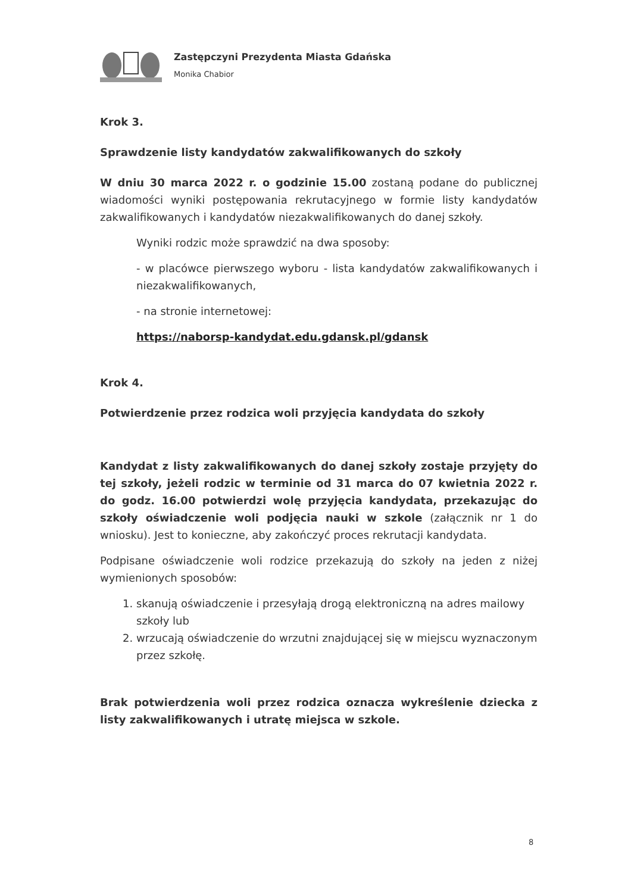Zastępczyni Prezydenta Miasta Gdańska
Monika Chabior
Krok 3.
Sprawdzenie listy kandydatów zakwalifikowanych do szkoły
W dniu 30 marca 2022 r. o godzinie 15.00 zostaną podane do publicznej wiadomości wyniki postępowania rekrutacyjnego w formie listy kandydatów zakwalifikowanych i kandydatów niezakwalifikowanych do danej szkoły.
Wyniki rodzic może sprawdzić na dwa sposoby:
- w placówce pierwszego wyboru - lista kandydatów zakwalifikowanych i niezakwalifikowanych,
- na stronie internetowej:
https://naborsp-kandydat.edu.gdansk.pl/gdansk
Krok 4.
Potwierdzenie przez rodzica woli przyjęcia kandydata do szkoły
Kandydat z listy zakwalifikowanych do danej szkoły zostaje przyjęty do tej szkoły, jeżeli rodzic w terminie od 31 marca do 07 kwietnia 2022 r. do godz. 16.00 potwierdzi wolę przyjęcia kandydata, przekazując do szkoły oświadczenie woli podjęcia nauki w szkole (załącznik nr 1 do wniosku). Jest to konieczne, aby zakończyć proces rekrutacji kandydata.
Podpisane oświadczenie woli rodzice przekazują do szkoły na jeden z niżej wymienionych sposobów:
1. skanują oświadczenie i przesyłają drogą elektroniczną na adres mailowy szkoły lub
2. wrzucają oświadczenie do wrzutni znajdującej się w miejscu wyznaczonym przez szkołę.
Brak potwierdzenia woli przez rodzica oznacza wykreślenie dziecka z listy zakwalifikowanych i utratę miejsca w szkole.
8